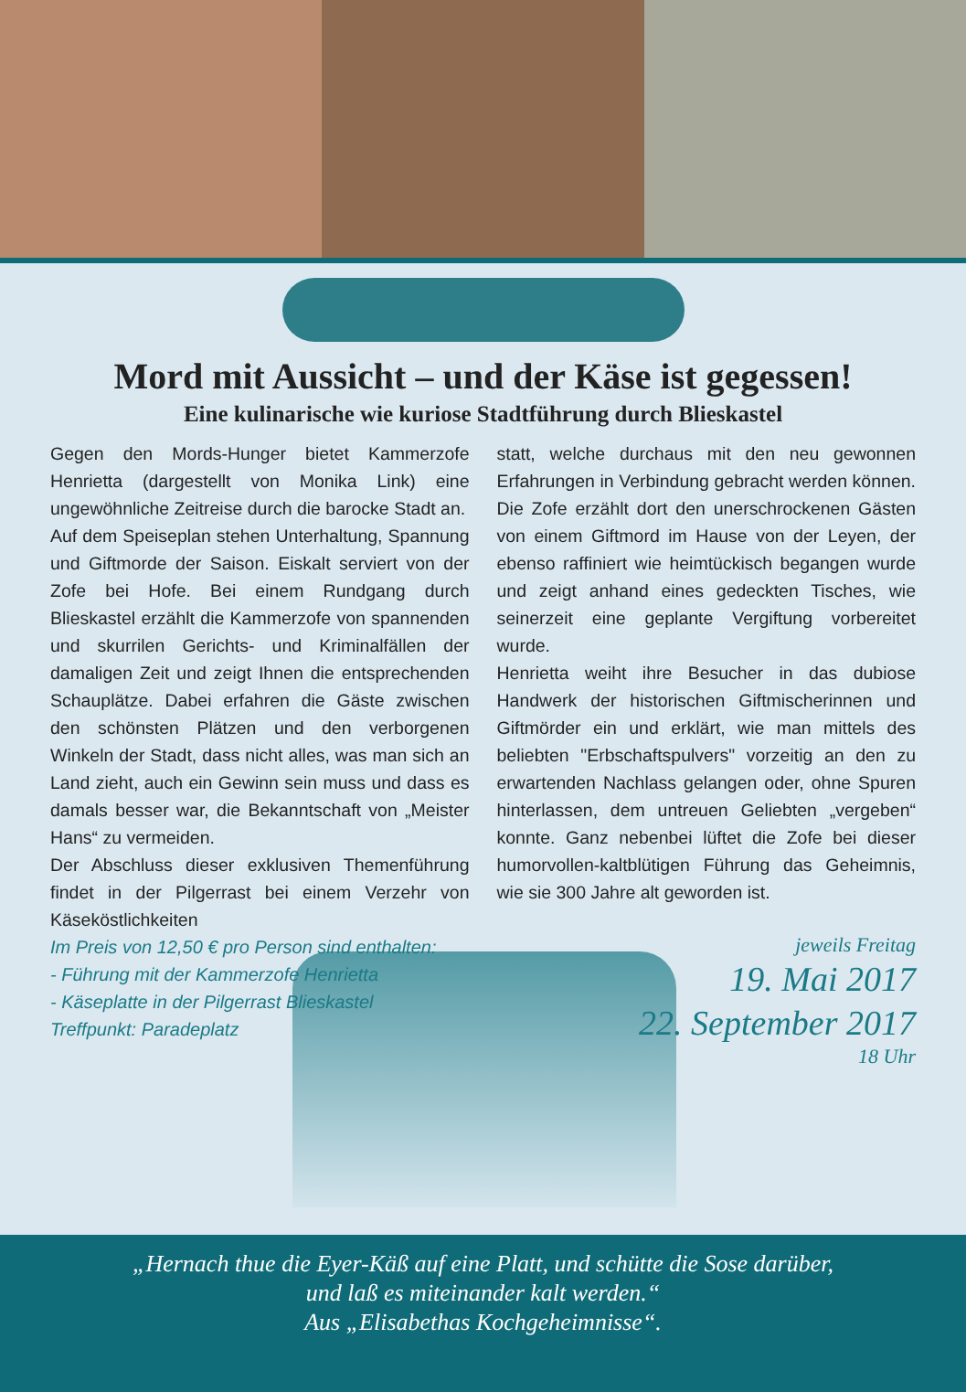Mord mit Aussicht – und der Käse ist gegessen!
Eine kulinarische wie kuriose Stadtführung durch Blieskastel
Gegen den Mords-Hunger bietet Kammerzofe Henrietta (dargestellt von Monika Link) eine ungewöhnliche Zeitreise durch die barocke Stadt an.
Auf dem Speiseplan stehen Unterhaltung, Spannung und Giftmorde der Saison. Eiskalt serviert von der Zofe bei Hofe. Bei einem Rundgang durch Blieskastel erzählt die Kammerzofe von spannenden und skurrilen Gerichts- und Kriminalfällen der damaligen Zeit und zeigt Ihnen die entsprechenden Schauplätze. Dabei erfahren die Gäste zwischen den schönsten Plätzen und den verborgenen Winkeln der Stadt, dass nicht alles, was man sich an Land zieht, auch ein Gewinn sein muss und dass es damals besser war, die Bekanntschaft von „Meister Hans“ zu vermeiden.
Der Abschluss dieser exklusiven Themenführung findet in der Pilgerrast bei einem Verzehr von Käseköstlichkeiten
statt, welche durchaus mit den neu gewonnen Erfahrungen in Verbindung gebracht werden können. Die Zofe erzählt dort den unerschrockenen Gästen von einem Giftmord im Hause von der Leyen, der ebenso raffiniert wie heimtückisch begangen wurde und zeigt anhand eines gedeckten Tisches, wie seinerzeit eine geplante Vergiftung vorbereitet wurde.
Henrietta weiht ihre Besucher in das dubiose Handwerk der historischen Giftmischerinnen und Giftmörder ein und erklärt, wie man mittels des beliebten "Erbschaftspulvers" vorzeitig an den zu erwartenden Nachlass gelangen oder, ohne Spuren hinterlassen, dem untreuen Geliebten „vergeben“ konnte. Ganz nebenbei lüftet die Zofe bei dieser humorvollen-kaltblütigen Führung das Geheimnis, wie sie 300 Jahre alt geworden ist.
Im Preis von 12,50 € pro Person sind enthalten:
- Führung mit der Kammerzofe Henrietta
- Käseplatte in der Pilgerrast Blieskastel
Treffpunkt: Paradeplatz
jeweils Freitag
19. Mai 2017
22. September 2017
18 Uhr
„Hernach thue die Eyer-Käß auf eine Platt, und schütte die Sose darüber,
und laß es miteinander kalt werden.“
Aus „Elisabethas Kochgeheimnisse“.